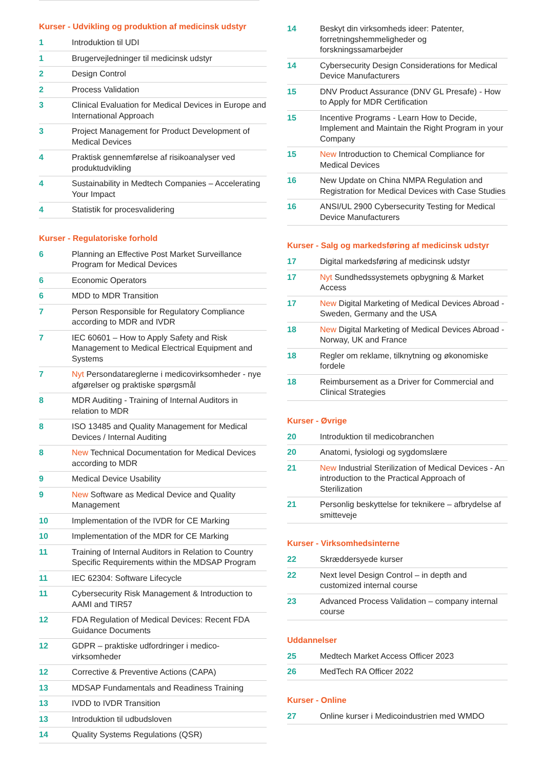Kurser - Udvikling og produktion af medicinsk udstyr
| 1 | Introduktion til UDI |
| 1 | Brugervejledninger til medicinsk udstyr |
| 2 | Design Control |
| 2 | Process Validation |
| 3 | Clinical Evaluation for Medical Devices in Europe and International Approach |
| 3 | Project Management for Product Development of Medical Devices |
| 4 | Praktisk gennemførelse af risikoanalyser ved produktudvikling |
| 4 | Sustainability in Medtech Companies – Accelerating Your Impact |
| 4 | Statistik for procesvalidering |
Kurser - Regulatoriske forhold
| 6 | Planning an Effective Post Market Surveillance Program for Medical Devices |
| 6 | Economic Operators |
| 6 | MDD to MDR Transition |
| 7 | Person Responsible for Regulatory Compliance according to MDR and IVDR |
| 7 | IEC 60601 – How to Apply Safety and Risk Management to Medical Electrical Equipment and Systems |
| 7 | Nyt Persondatareglerne i medicovirksomheder - nye afgørelser og praktiske spørgsmål |
| 8 | MDR Auditing - Training of Internal Auditors in relation to MDR |
| 8 | ISO 13485 and Quality Management for Medical Devices / Internal Auditing |
| 8 | New Technical Documentation for Medical Devices according to MDR |
| 9 | Medical Device Usability |
| 9 | New Software as Medical Device and Quality Management |
| 10 | Implementation of the IVDR for CE Marking |
| 10 | Implementation of the MDR for CE Marking |
| 11 | Training of Internal Auditors in Relation to Country Specific Requirements within the MDSAP Program |
| 11 | IEC 62304: Software Lifecycle |
| 11 | Cybersecurity Risk Management & Introduction to AAMI and TIR57 |
| 12 | FDA Regulation of Medical Devices: Recent FDA Guidance Documents |
| 12 | GDPR – praktiske udfordringer i medico-virksomheder |
| 12 | Corrective & Preventive Actions (CAPA) |
| 13 | MDSAP Fundamentals and Readiness Training |
| 13 | IVDD to IVDR Transition |
| 13 | Introduktion til udbudsloven |
| 14 | Quality Systems Regulations (QSR) |
| 14 | Beskyt din virksomheds ideer: Patenter, forretningshemmeligheder og forskningssamarbejder |
| 14 | Cybersecurity Design Considerations for Medical Device Manufacturers |
| 15 | DNV Product Assurance (DNV GL Presafe) - How to Apply for MDR Certification |
| 15 | Incentive Programs - Learn How to Decide, Implement and Maintain the Right Program in your Company |
| 15 | New Introduction to Chemical Compliance for Medical Devices |
| 16 | New Update on China NMPA Regulation and Registration for Medical Devices with Case Studies |
| 16 | ANSI/UL 2900 Cybersecurity Testing for Medical Device Manufacturers |
Kurser - Salg og markedsføring af medicinsk udstyr
| 17 | Digital markedsføring af medicinsk udstyr |
| 17 | Nyt Sundhedssystemets opbygning & Market Access |
| 17 | New Digital Marketing of Medical Devices Abroad - Sweden, Germany and the USA |
| 18 | New Digital Marketing of Medical Devices Abroad - Norway, UK and France |
| 18 | Regler om reklame, tilknytning og økonomiske fordele |
| 18 | Reimbursement as a Driver for Commercial and Clinical Strategies |
Kurser - Øvrige
| 20 | Introduktion til medicobranchen |
| 20 | Anatomi, fysiologi og sygdomslære |
| 21 | New Industrial Sterilization of Medical Devices - An introduction to the Practical Approach of Sterilization |
| 21 | Personlig beskyttelse for teknikere – afbrydelse af smitteveje |
Kurser - Virksomhedsinterne
| 22 | Skræddersyede kurser |
| 22 | Next level Design Control – in depth and customized internal course |
| 23 | Advanced Process Validation – company internal course |
Uddannelser
| 25 | Medtech Market Access Officer 2023 |
| 26 | MedTech RA Officer 2022 |
Kurser - Online
| 27 | Online kurser i Medicoindustrien med WMDO |